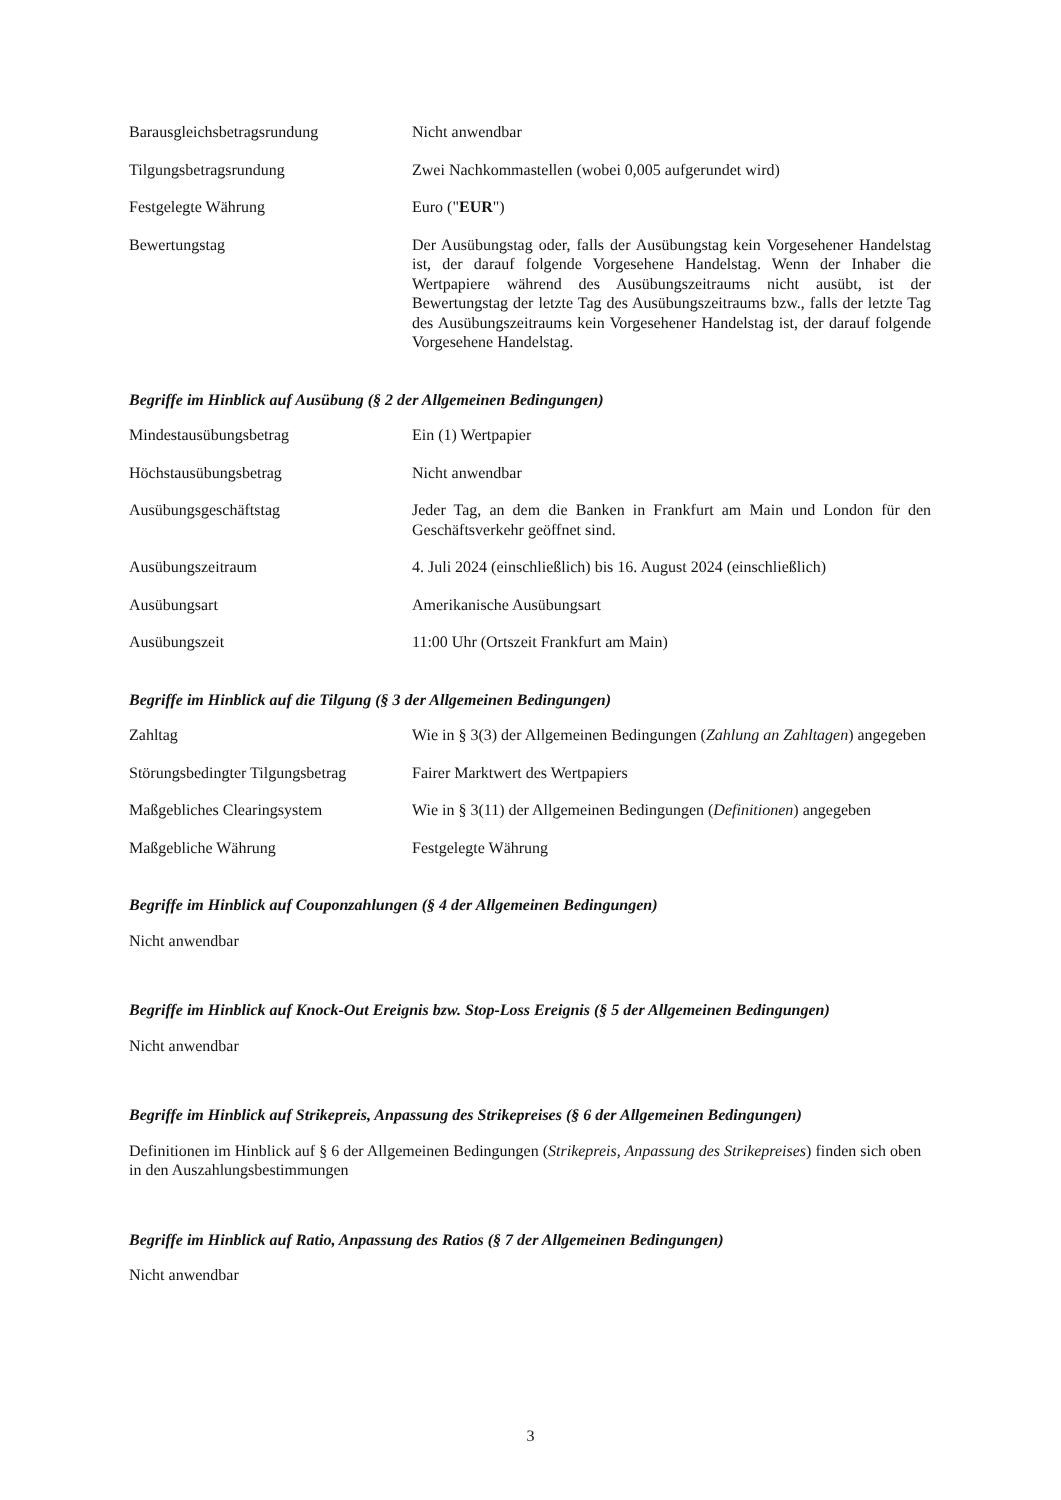Barausgleichsbetragsrundung Nicht anwendbar
Tilgungsbetragsrundung Zwei Nachkommastellen (wobei 0,005 aufgerundet wird)
Festgelegte Währung Euro ("EUR")
Bewertungstag Der Ausübungstag oder, falls der Ausübungstag kein Vorgesehener Handelstag ist, der darauf folgende Vorgesehene Handelstag. Wenn der Inhaber die Wertpapiere während des Ausübungszeitraums nicht ausübt, ist der Bewertungstag der letzte Tag des Ausübungszeitraums bzw., falls der letzte Tag des Ausübungszeitraums kein Vorgesehener Handelstag ist, der darauf folgende Vorgesehene Handelstag.
Begriffe im Hinblick auf Ausübung (§ 2 der Allgemeinen Bedingungen)
Mindestausübungsbetrag Ein (1) Wertpapier
Höchstausübungsbetrag Nicht anwendbar
Ausübungsgeschäftstag Jeder Tag, an dem die Banken in Frankfurt am Main und London für den Geschäftsverkehr geöffnet sind.
Ausübungszeitraum 4. Juli 2024 (einschließlich) bis 16. August 2024 (einschließlich)
Ausübungsart Amerikanische Ausübungsart
Ausübungszeit 11:00 Uhr (Ortszeit Frankfurt am Main)
Begriffe im Hinblick auf die Tilgung (§ 3 der Allgemeinen Bedingungen)
Zahltag Wie in § 3(3) der Allgemeinen Bedingungen (Zahlung an Zahltagen) angegeben
Störungsbedingter Tilgungsbetrag
Fairer Marktwert des Wertpapiers
Maßgebliches Clearingsystem Wie in § 3(11) der Allgemeinen Bedingungen (Definitionen) angegeben
Maßgebliche Währung Festgelegte Währung
Begriffe im Hinblick auf Couponzahlungen (§ 4 der Allgemeinen Bedingungen)
Nicht anwendbar
Begriffe im Hinblick auf Knock-Out Ereignis bzw. Stop-Loss Ereignis (§ 5 der Allgemeinen Bedingungen)
Nicht anwendbar
Begriffe im Hinblick auf Strikepreis, Anpassung des Strikepreises (§ 6 der Allgemeinen Bedingungen)
Definitionen im Hinblick auf § 6 der Allgemeinen Bedingungen (Strikepreis, Anpassung des Strikepreises) finden sich oben in den Auszahlungsbestimmungen
Begriffe im Hinblick auf Ratio, Anpassung des Ratios (§ 7 der Allgemeinen Bedingungen)
Nicht anwendbar
3